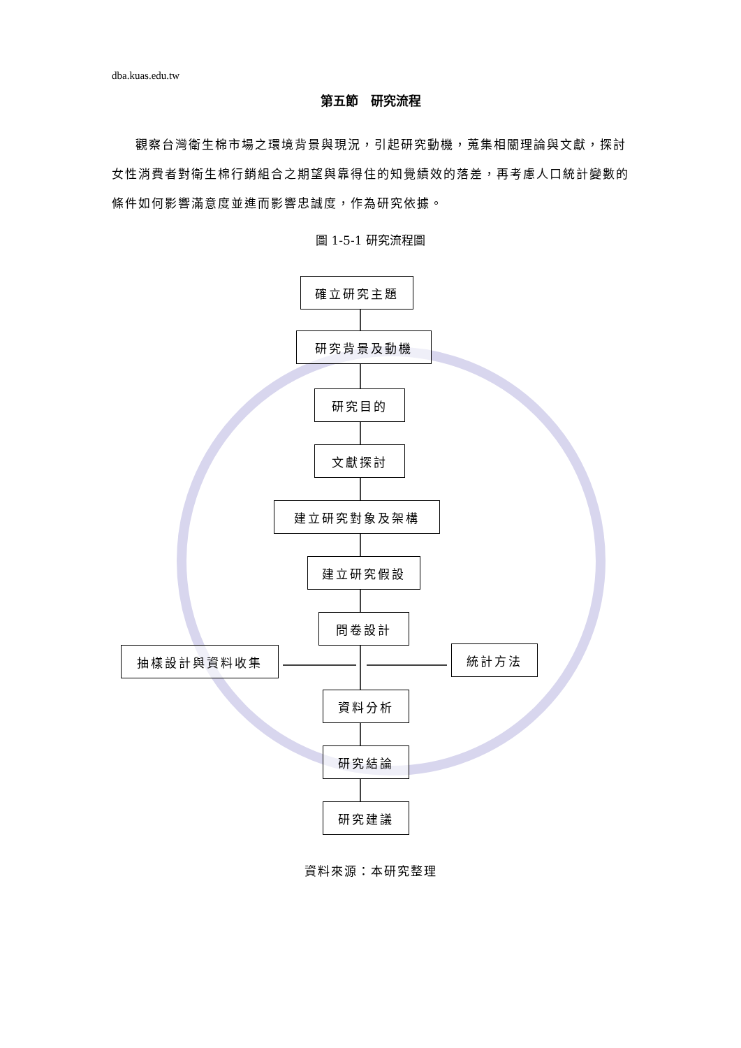dba.kuas.edu.tw
第五節　研究流程
觀察台灣衛生棉市場之環境背景與現況，引起研究動機，蒐集相關理論與文獻，探討女性消費者對衛生棉行銷組合之期望與靠得住的知覺績效的落差，再考慮人口統計變數的條件如何影響滿意度並進而影響忠誠度，作為研究依據。
圖 1-5-1 研究流程圖
確立研究主題
研究背景及動機
研究目的
文獻探討
建立研究對象及架構
建立研究假設
問卷設計
抽樣設計與資料收集 統計方法
資料分析
研究結論
研究建議
資料來源：本研究整理